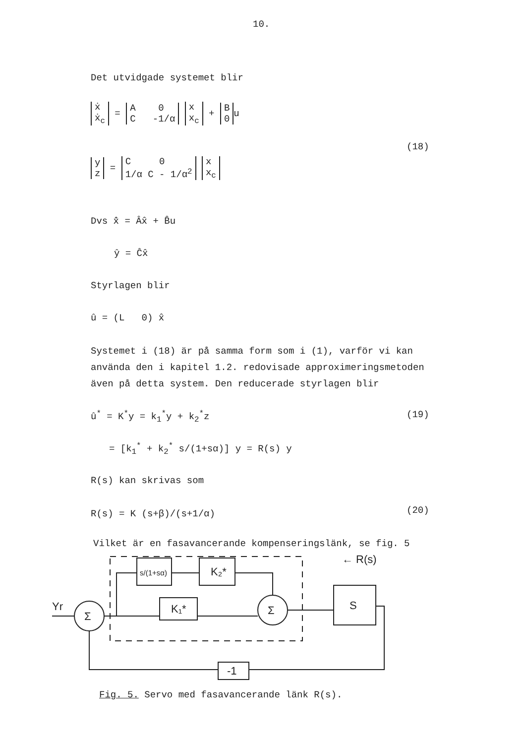10.
Det utvidgade systemet blir
| ẋ ẋ<sub>c</sub> |
=
| A 0 C -1/α |
| x x<sub>c</sub> |
+
| B 0 |
u
(18)
| y z |
=
| C 0 1/α C - 1/α<sup>2</sup> |
| x x<sub>c</sub> |
Dvs x̂̇ = Âx̂ + B̂u
ŷ = Ĉx̂
Styrlagen blir
û = (L 0) x̂
Systemet i (18) är på samma form som i (1), varför vi kan
använda den i kapitel 1.2. redovisade approximeringsmetoden
även på detta system. Den reducerade styrlagen blir
û<sup>*</sup> = K<sup>*</sup>y = k<sub>1</sub><sup>*</sup>y + k<sub>2</sub><sup>*</sup>z (19)
= [k<sub>1</sub><sup>*</sup> + k<sub>2</sub><sup>*</sup> s/(1+sα)] y = R(s) y
R(s) kan skrivas som
R(s) = K (s+β)/(s+1/α) (20)
Vilket är en fasavancerande kompenseringslänk, se fig. 5
Σ
Σ
s/(1+sα)
K₂*
K₁*
S
-1
Yr
← R(s)
Fig. 5. Servo med fasavancerande länk R(s).